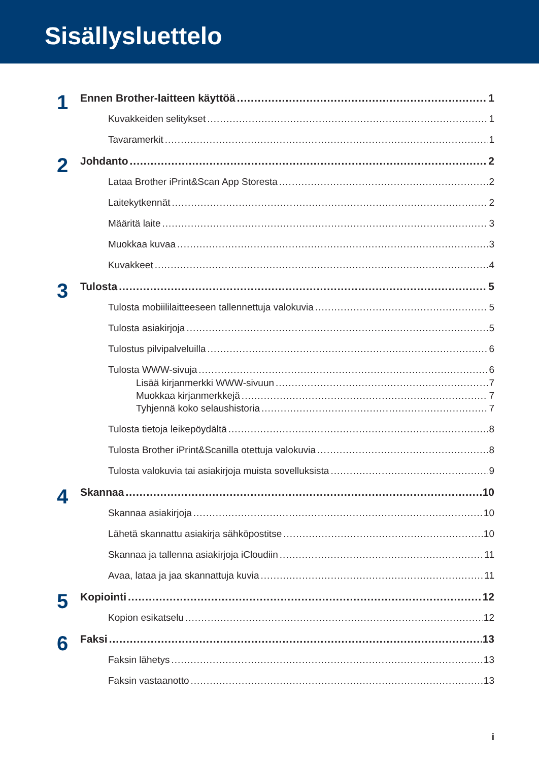Sisällysluettelo
1 Ennen Brother-laitteen käyttöä 1
Kuvakkeiden selitykset 1
Tavaramerkit 1
2 Johdanto 2
Lataa Brother iPrint&Scan App Storesta 2
Laitekytkennät 2
Määritä laite 3
Muokkaa kuvaa 3
Kuvakkeet 4
3 Tulosta 5
Tulosta mobiililaitteeseen tallennettuja valokuvia 5
Tulosta asiakirjoja 5
Tulostus pilvipalveluilla 6
Tulosta WWW-sivuja 6
Lisää kirjanmerkki WWW-sivuun 7
Muokkaa kirjanmerkkejä 7
Tyhjennä koko selaushistoria 7
Tulosta tietoja leikepöydältä 8
Tulosta Brother iPrint&Scanilla otettuja valokuvia 8
Tulosta valokuvia tai asiakirjoja muista sovelluksista 9
4 Skannaa 10
Skannaa asiakirjoja 10
Lähetä skannattu asiakirja sähköpostitse 10
Skannaa ja tallenna asiakirjoja iCloudiin 11
Avaa, lataa ja jaa skannattuja kuvia 11
5 Kopiointi 12
Kopion esikatselu 12
6 Faksi 13
Faksin lähetys 13
Faksin vastaanotto 13
i